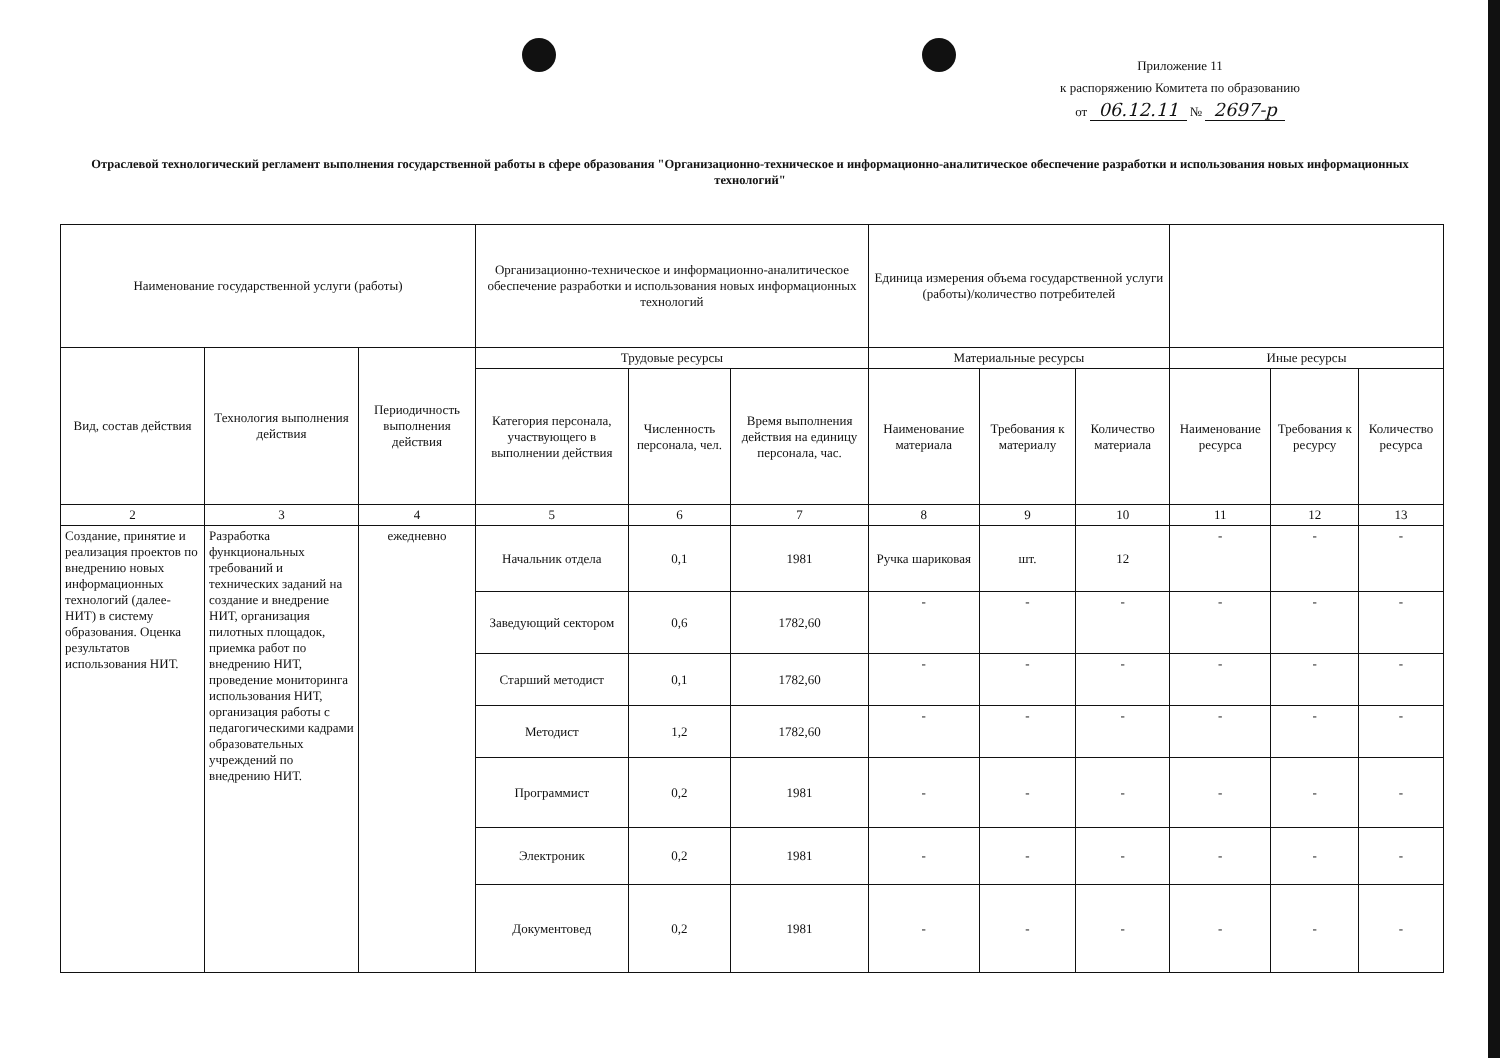Приложение 11
к распоряжению Комитета по образованию
от 06.12.11 № 2697-р
Отраслевой технологический регламент выполнения государственной работы в сфере образования "Организационно-техническое и информационно-аналитическое обеспечение разработки и использования новых информационных технологий"
| Наименование государственной услуги (работы) | | | Организационно-техническое и информационно-аналитическое обеспечение разработки и использования новых информационных технологий | | | Единица измерения объема государственной услуги (работы)/количество потребителей | | | | | |
| --- | --- | --- | --- | --- | --- | --- | --- | --- | --- | --- | --- |
| Вид, состав действия | Технология выполнения действия | Периодичность выполнения действия | Трудовые ресурсы | | | Материальные ресурсы | | | Иные ресурсы | | |
| | | | Категория персонала, участвующего в выполнении действия | Численность персонала, чел. | Время выполнения действия на единицу персонала, час. | Наименование материала | Требования к материалу | Количество материала | Наименование ресурса | Требования к ресурсу | Количество ресурса |
| 2 | 3 | 4 | 5 | 6 | 7 | 8 | 9 | 10 | 11 | 12 | 13 |
| Создание, принятие и реализация проектов по внедрению новых информационных технологий (далее-НИТ) в систему образования. Оценка результатов использования НИТ. | Разработка функциональных требований и технических заданий на создание и внедрение НИТ, организация пилотных площадок, приемка работ по внедрению НИТ, проведение мониторинга использования НИТ, организация работы с педагогическими кадрами образовательных учреждений по внедрению НИТ. | ежедневно | Начальник отдела | 0,1 | 1981 | Ручка шариковая | шт. | 12 | - | - | - |
| | | | Заведующий сектором | 0,6 | 1782,60 | - | - | - | - | - | - |
| | | | Старший методист | 0,1 | 1782,60 | - | - | - | - | - | - |
| | | | Методист | 1,2 | 1782,60 | - | - | - | - | - | - |
| | | | Программист | 0,2 | 1981 | - | - | - | - | - | - |
| | | | Электроник | 0,2 | 1981 | - | - | - | - | - | - |
| | | | Документовед | 0,2 | 1981 | - | - | - | - | - | - |